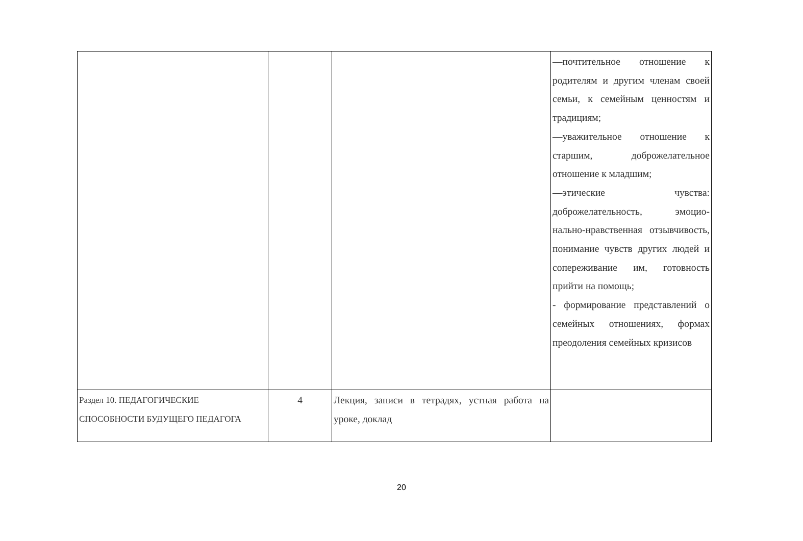| | | | —почтительное отношение к родителям и другим членам своей семьи, к семейным ценностям и традициям; —уважительное отношение к старшим, доброжелательное отношение к младшим; —этические чувства: доброжелательность, эмоцио-нально-нравственная отзывчивость, понимание чувств других людей и сопереживание им, готовность прийти на помощь; - формирование представлений о семейных отношениях, формах преодоления семейных кризисов |
| Раздел 10. ПЕДАГОГИЧЕСКИЕ СПОСОБНОСТИ БУДУЩЕГО ПЕДАГОГА | 4 | Лекция, записи в тетрадях, устная работа на уроке, доклад | |
20